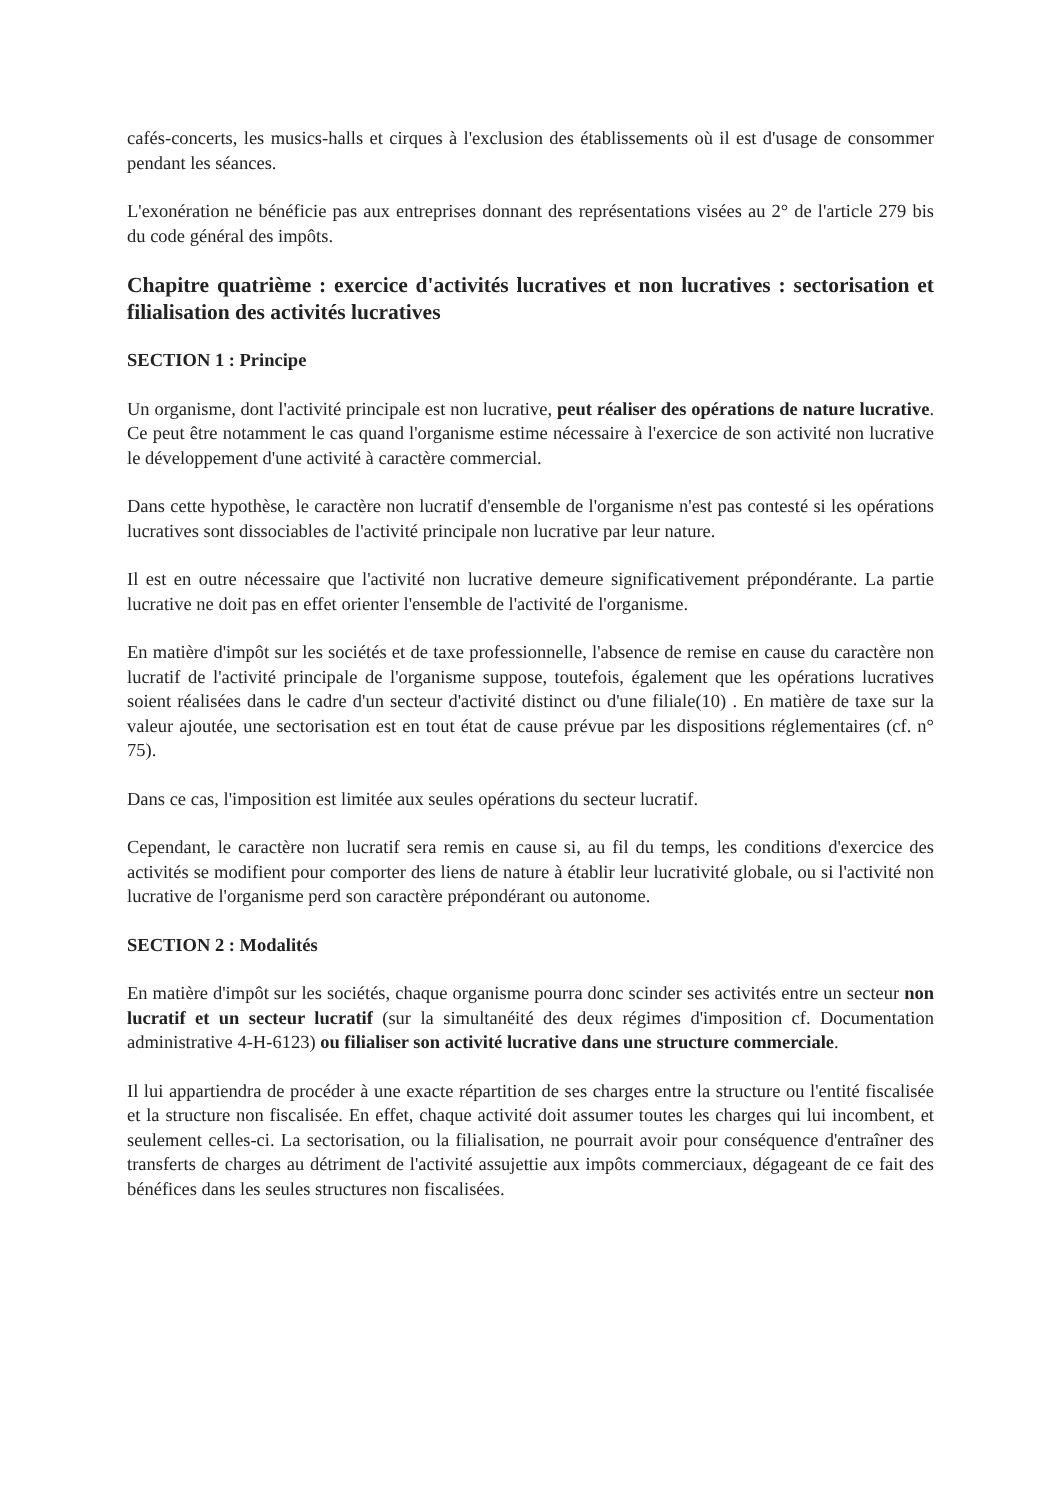cafés-concerts, les musics-halls et cirques à l'exclusion des établissements où il est d'usage de consommer pendant les séances.
L'exonération ne bénéficie pas aux entreprises donnant des représentations visées au 2° de l'article 279 bis du code général des impôts.
Chapitre quatrième : exercice d'activités lucratives et non lucratives : sectorisation et filialisation des activités lucratives
SECTION 1 : Principe
Un organisme, dont l'activité principale est non lucrative, peut réaliser des opérations de nature lucrative. Ce peut être notamment le cas quand l'organisme estime nécessaire à l'exercice de son activité non lucrative le développement d'une activité à caractère commercial.
Dans cette hypothèse, le caractère non lucratif d'ensemble de l'organisme n'est pas contesté si les opérations lucratives sont dissociables de l'activité principale non lucrative par leur nature.
Il est en outre nécessaire que l'activité non lucrative demeure significativement prépondérante. La partie lucrative ne doit pas en effet orienter l'ensemble de l'activité de l'organisme.
En matière d'impôt sur les sociétés et de taxe professionnelle, l'absence de remise en cause du caractère non lucratif de l'activité principale de l'organisme suppose, toutefois, également que les opérations lucratives soient réalisées dans le cadre d'un secteur d'activité distinct ou d'une filiale(10) . En matière de taxe sur la valeur ajoutée, une sectorisation est en tout état de cause prévue par les dispositions réglementaires (cf. n° 75).
Dans ce cas, l'imposition est limitée aux seules opérations du secteur lucratif.
Cependant, le caractère non lucratif sera remis en cause si, au fil du temps, les conditions d'exercice des activités se modifient pour comporter des liens de nature à établir leur lucrativité globale, ou si l'activité non lucrative de l'organisme perd son caractère prépondérant ou autonome.
SECTION 2 : Modalités
En matière d'impôt sur les sociétés, chaque organisme pourra donc scinder ses activités entre un secteur non lucratif et un secteur lucratif (sur la simultanéité des deux régimes d'imposition cf. Documentation administrative 4-H-6123) ou filialiser son activité lucrative dans une structure commerciale.
Il lui appartiendra de procéder à une exacte répartition de ses charges entre la structure ou l'entité fiscalisée et la structure non fiscalisée. En effet, chaque activité doit assumer toutes les charges qui lui incombent, et seulement celles-ci. La sectorisation, ou la filialisation, ne pourrait avoir pour conséquence d'entraîner des transferts de charges au détriment de l'activité assujettie aux impôts commerciaux, dégageant de ce fait des bénéfices dans les seules structures non fiscalisées.